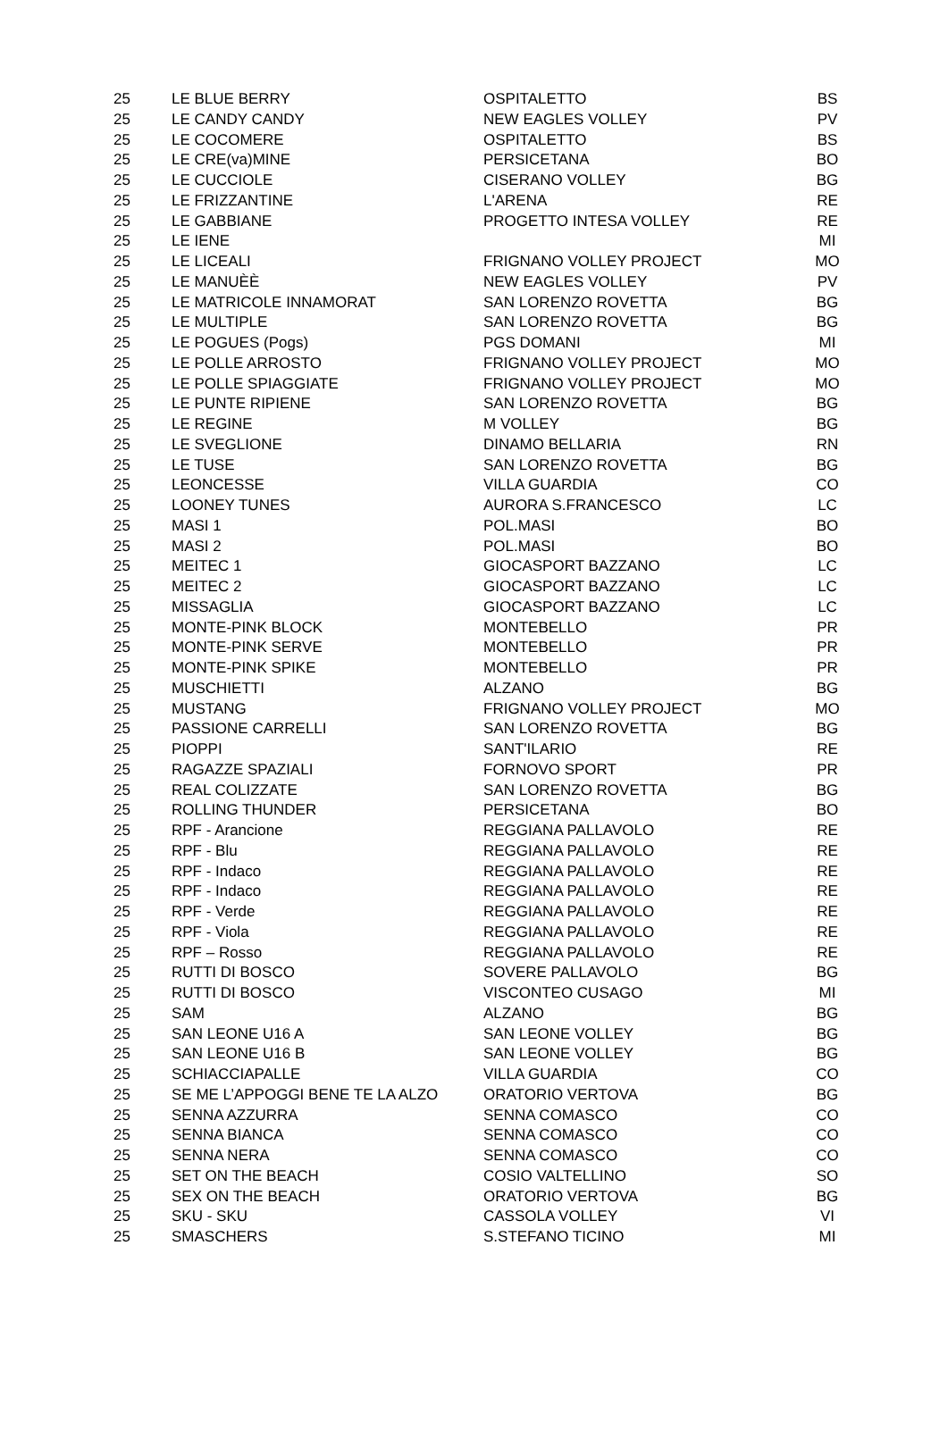| 25 | LE BLUE BERRY | OSPITALETTO | BS |
| 25 | LE CANDY CANDY | NEW EAGLES VOLLEY | PV |
| 25 | LE COCOMERE | OSPITALETTO | BS |
| 25 | LE CRE(va)MINE | PERSICETANA | BO |
| 25 | LE CUCCIOLE | CISERANO VOLLEY | BG |
| 25 | LE FRIZZANTINE | L'ARENA | RE |
| 25 | LE GABBIANE | PROGETTO INTESA VOLLEY | RE |
| 25 | LE IENE | | MI |
| 25 | LE LICEALI | FRIGNANO VOLLEY PROJECT | MO |
| 25 | LE MANUÈÈ | NEW EAGLES VOLLEY | PV |
| 25 | LE MATRICOLE INNAMORAT | SAN LORENZO ROVETTA | BG |
| 25 | LE MULTIPLE | SAN LORENZO ROVETTA | BG |
| 25 | LE POGUES (Pogs) | PGS DOMANI | MI |
| 25 | LE POLLE ARROSTO | FRIGNANO VOLLEY PROJECT | MO |
| 25 | LE POLLE SPIAGGIATE | FRIGNANO VOLLEY PROJECT | MO |
| 25 | LE PUNTE RIPIENE | SAN LORENZO ROVETTA | BG |
| 25 | LE REGINE | M VOLLEY | BG |
| 25 | LE SVEGLIONE | DINAMO BELLARIA | RN |
| 25 | LE TUSE | SAN LORENZO ROVETTA | BG |
| 25 | LEONCESSE | VILLA GUARDIA | CO |
| 25 | LOONEY TUNES | AURORA S.FRANCESCO | LC |
| 25 | MASI 1 | POL.MASI | BO |
| 25 | MASI 2 | POL.MASI | BO |
| 25 | MEITEC 1 | GIOCASPORT BAZZANO | LC |
| 25 | MEITEC 2 | GIOCASPORT BAZZANO | LC |
| 25 | MISSAGLIA | GIOCASPORT BAZZANO | LC |
| 25 | MONTE-PINK BLOCK | MONTEBELLO | PR |
| 25 | MONTE-PINK SERVE | MONTEBELLO | PR |
| 25 | MONTE-PINK SPIKE | MONTEBELLO | PR |
| 25 | MUSCHIETTI | ALZANO | BG |
| 25 | MUSTANG | FRIGNANO VOLLEY PROJECT | MO |
| 25 | PASSIONE CARRELLI | SAN LORENZO ROVETTA | BG |
| 25 | PIOPPI | SANT'ILARIO | RE |
| 25 | RAGAZZE SPAZIALI | FORNOVO SPORT | PR |
| 25 | REAL COLIZZATE | SAN LORENZO ROVETTA | BG |
| 25 | ROLLING THUNDER | PERSICETANA | BO |
| 25 | RPF - Arancione | REGGIANA PALLAVOLO | RE |
| 25 | RPF - Blu | REGGIANA PALLAVOLO | RE |
| 25 | RPF - Indaco | REGGIANA PALLAVOLO | RE |
| 25 | RPF - Indaco | REGGIANA PALLAVOLO | RE |
| 25 | RPF - Verde | REGGIANA PALLAVOLO | RE |
| 25 | RPF - Viola | REGGIANA PALLAVOLO | RE |
| 25 | RPF – Rosso | REGGIANA PALLAVOLO | RE |
| 25 | RUTTI DI BOSCO | SOVERE PALLAVOLO | BG |
| 25 | RUTTI DI BOSCO | VISCONTEO CUSAGO | MI |
| 25 | SAM | ALZANO | BG |
| 25 | SAN LEONE U16 A | SAN LEONE VOLLEY | BG |
| 25 | SAN LEONE U16 B | SAN LEONE VOLLEY | BG |
| 25 | SCHIACCIAPALLE | VILLA GUARDIA | CO |
| 25 | SE ME L’APPOGGI BENE TE LA ALZO | ORATORIO VERTOVA | BG |
| 25 | SENNA AZZURRA | SENNA COMASCO | CO |
| 25 | SENNA BIANCA | SENNA COMASCO | CO |
| 25 | SENNA NERA | SENNA COMASCO | CO |
| 25 | SET ON THE BEACH | COSIO VALTELLINO | SO |
| 25 | SEX ON THE BEACH | ORATORIO VERTOVA | BG |
| 25 | SKU - SKU | CASSOLA VOLLEY | VI |
| 25 | SMASCHERS | S.STEFANO TICINO | MI |